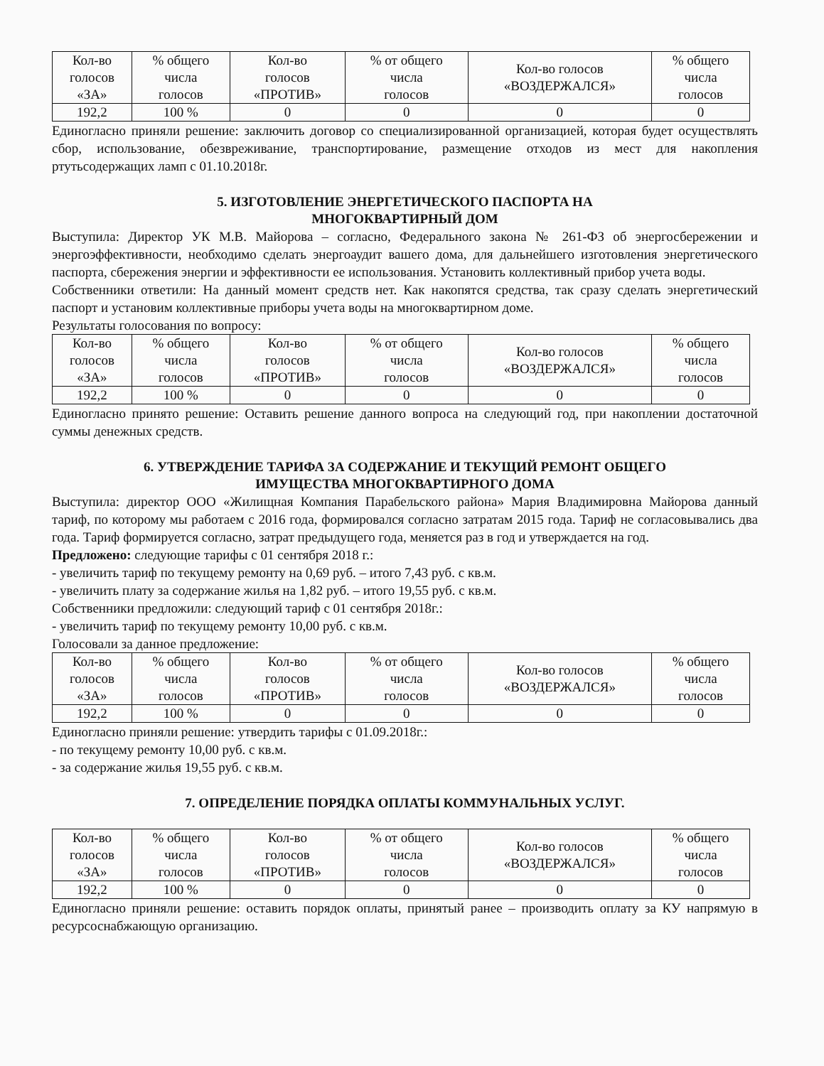| Кол-во голосов «ЗА» | % общего числа голосов | Кол-во голосов «ПРОТИВ» | % от общего числа голосов | Кол-во голосов «ВОЗДЕРЖАЛСЯ» | % общего числа голосов |
| 192,2 | 100 % | 0 | 0 | 0 | 0 |
Единогласно приняли решение: заключить договор со специализированной организацией, которая будет осуществлять сбор, использование, обезвреживание, транспортирование, размещение отходов из мест для накопления ртутьсодержащих ламп с 01.10.2018г.
5. ИЗГОТОВЛЕНИЕ ЭНЕРГЕТИЧЕСКОГО ПАСПОРТА НА
МНОГОКВАРТИРНЫЙ ДОМ
Выступила: Директор УК М.В. Майорова – согласно, Федерального закона № 261-ФЗ об энергосбережении и энергоэффективности, необходимо сделать энергоаудит вашего дома, для дальнейшего изготовления энергетического паспорта, сбережения энергии и эффективности ее использования. Установить коллективный прибор учета воды.
Собственники ответили: На данный момент средств нет. Как накопятся средства, так сразу сделать энергетический паспорт и установим коллективные приборы учета воды на многоквартирном доме.
Результаты голосования по вопросу:
| Кол-во голосов «ЗА» | % общего числа голосов | Кол-во голосов «ПРОТИВ» | % от общего числа голосов | Кол-во голосов «ВОЗДЕРЖАЛСЯ» | % общего числа голосов |
| 192,2 | 100 % | 0 | 0 | 0 | 0 |
Единогласно принято решение: Оставить решение данного вопроса на следующий год, при накоплении достаточной суммы денежных средств.
6. УТВЕРЖДЕНИЕ ТАРИФА ЗА СОДЕРЖАНИЕ И ТЕКУЩИЙ РЕМОНТ ОБЩЕГО
ИМУЩЕСТВА МНОГОКВАРТИРНОГО ДОМА
Выступила: директор ООО «Жилищная Компания Парабельского района» Мария Владимировна Майорова данный тариф, по которому мы работаем с 2016 года, формировался согласно затратам 2015 года. Тариф не согласовывались два года. Тариф формируется согласно, затрат предыдущего года, меняется раз в год и утверждается на год.
Предложено: следующие тарифы с 01 сентября 2018 г.:
- увеличить тариф по текущему ремонту на 0,69 руб. – итого 7,43 руб. с кв.м.
- увеличить плату за содержание жилья на 1,82 руб. – итого 19,55 руб. с кв.м.
Собственники предложили: следующий тариф с 01 сентября 2018г.:
- увеличить тариф по текущему ремонту 10,00 руб. с кв.м.
Голосовали за данное предложение:
| Кол-во голосов «ЗА» | % общего числа голосов | Кол-во голосов «ПРОТИВ» | % от общего числа голосов | Кол-во голосов «ВОЗДЕРЖАЛСЯ» | % общего числа голосов |
| 192,2 | 100 % | 0 | 0 | 0 | 0 |
Единогласно приняли решение: утвердить тарифы с 01.09.2018г.:
- по текущему ремонту 10,00 руб. с кв.м.
- за содержание жилья 19,55 руб. с кв.м.
7. ОПРЕДЕЛЕНИЕ ПОРЯДКА ОПЛАТЫ КОММУНАЛЬНЫХ УСЛУГ.
| Кол-во голосов «ЗА» | % общего числа голосов | Кол-во голосов «ПРОТИВ» | % от общего числа голосов | Кол-во голосов «ВОЗДЕРЖАЛСЯ» | % общего числа голосов |
| 192,2 | 100 % | 0 | 0 | 0 | 0 |
Единогласно приняли решение: оставить порядок оплаты, принятый ранее – производить оплату за КУ напрямую в ресурсоснабжающую организацию.